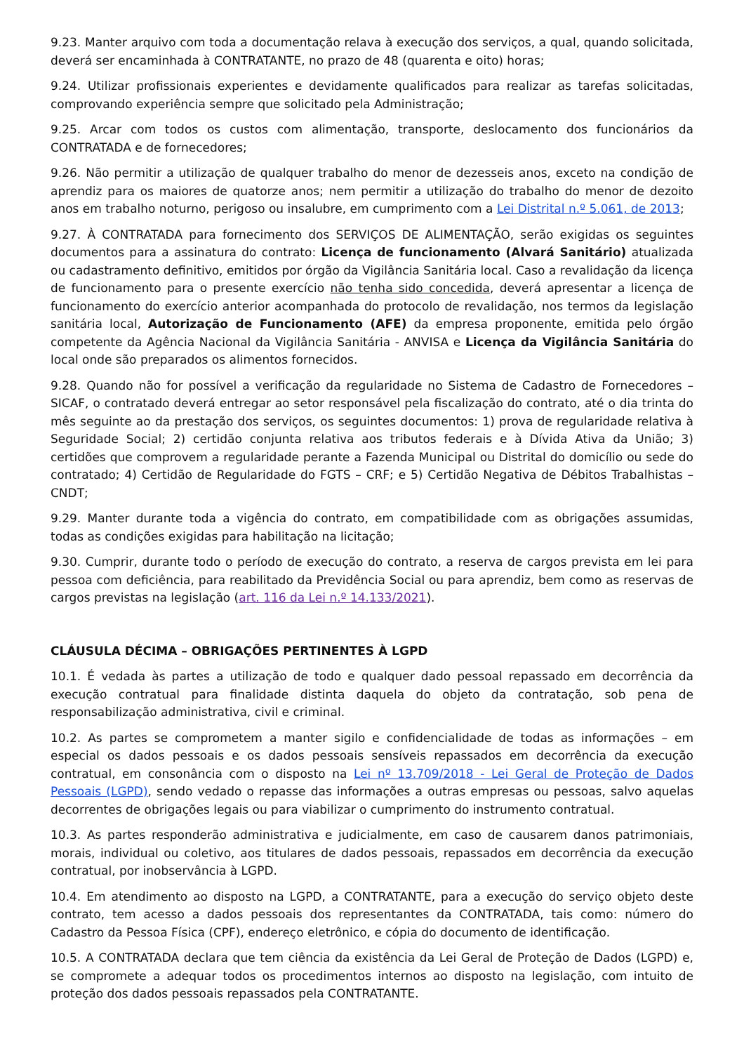9.23. Manter arquivo com toda a documentação relava à execução dos serviços, a qual, quando solicitada, deverá ser encaminhada à CONTRATANTE, no prazo de 48 (quarenta e oito) horas;
9.24. Utilizar profissionais experientes e devidamente qualificados para realizar as tarefas solicitadas, comprovando experiência sempre que solicitado pela Administração;
9.25. Arcar com todos os custos com alimentação, transporte, deslocamento dos funcionários da CONTRATADA e de fornecedores;
9.26. Não permitir a utilização de qualquer trabalho do menor de dezesseis anos, exceto na condição de aprendiz para os maiores de quatorze anos; nem permitir a utilização do trabalho do menor de dezoito anos em trabalho noturno, perigoso ou insalubre, em cumprimento com a Lei Distrital n.º 5.061, de 2013;
9.27. À CONTRATADA para fornecimento dos SERVIÇOS DE ALIMENTAÇÃO, serão exigidas os seguintes documentos para a assinatura do contrato: Licença de funcionamento (Alvará Sanitário) atualizada ou cadastramento definitivo, emitidos por órgão da Vigilância Sanitária local. Caso a revalidação da licença de funcionamento para o presente exercício não tenha sido concedida, deverá apresentar a licença de funcionamento do exercício anterior acompanhada do protocolo de revalidação, nos termos da legislação sanitária local, Autorização de Funcionamento (AFE) da empresa proponente, emitida pelo órgão competente da Agência Nacional da Vigilância Sanitária - ANVISA e Licença da Vigilância Sanitária do local onde são preparados os alimentos fornecidos.
9.28. Quando não for possível a verificação da regularidade no Sistema de Cadastro de Fornecedores – SICAF, o contratado deverá entregar ao setor responsável pela fiscalização do contrato, até o dia trinta do mês seguinte ao da prestação dos serviços, os seguintes documentos: 1) prova de regularidade relativa à Seguridade Social; 2) certidão conjunta relativa aos tributos federais e à Dívida Ativa da União; 3) certidões que comprovem a regularidade perante a Fazenda Municipal ou Distrital do domicílio ou sede do contratado; 4) Certidão de Regularidade do FGTS – CRF; e 5) Certidão Negativa de Débitos Trabalhistas – CNDT;
9.29. Manter durante toda a vigência do contrato, em compatibilidade com as obrigações assumidas, todas as condições exigidas para habilitação na licitação;
9.30. Cumprir, durante todo o período de execução do contrato, a reserva de cargos prevista em lei para pessoa com deficiência, para reabilitado da Previdência Social ou para aprendiz, bem como as reservas de cargos previstas na legislação (art. 116 da Lei n.º 14.133/2021).
CLÁUSULA DÉCIMA – OBRIGAÇÕES PERTINENTES À LGPD
10.1. É vedada às partes a utilização de todo e qualquer dado pessoal repassado em decorrência da execução contratual para finalidade distinta daquela do objeto da contratação, sob pena de responsabilização administrativa, civil e criminal.
10.2. As partes se comprometem a manter sigilo e confidencialidade de todas as informações – em especial os dados pessoais e os dados pessoais sensíveis repassados em decorrência da execução contratual, em consonância com o disposto na Lei nº 13.709/2018 - Lei Geral de Proteção de Dados Pessoais (LGPD), sendo vedado o repasse das informações a outras empresas ou pessoas, salvo aquelas decorrentes de obrigações legais ou para viabilizar o cumprimento do instrumento contratual.
10.3. As partes responderão administrativa e judicialmente, em caso de causarem danos patrimoniais, morais, individual ou coletivo, aos titulares de dados pessoais, repassados em decorrência da execução contratual, por inobservância à LGPD.
10.4. Em atendimento ao disposto na LGPD, a CONTRATANTE, para a execução do serviço objeto deste contrato, tem acesso a dados pessoais dos representantes da CONTRATADA, tais como: número do Cadastro da Pessoa Física (CPF), endereço eletrônico, e cópia do documento de identificação.
10.5. A CONTRATADA declara que tem ciência da existência da Lei Geral de Proteção de Dados (LGPD) e, se compromete a adequar todos os procedimentos internos ao disposto na legislação, com intuito de proteção dos dados pessoais repassados pela CONTRATANTE.